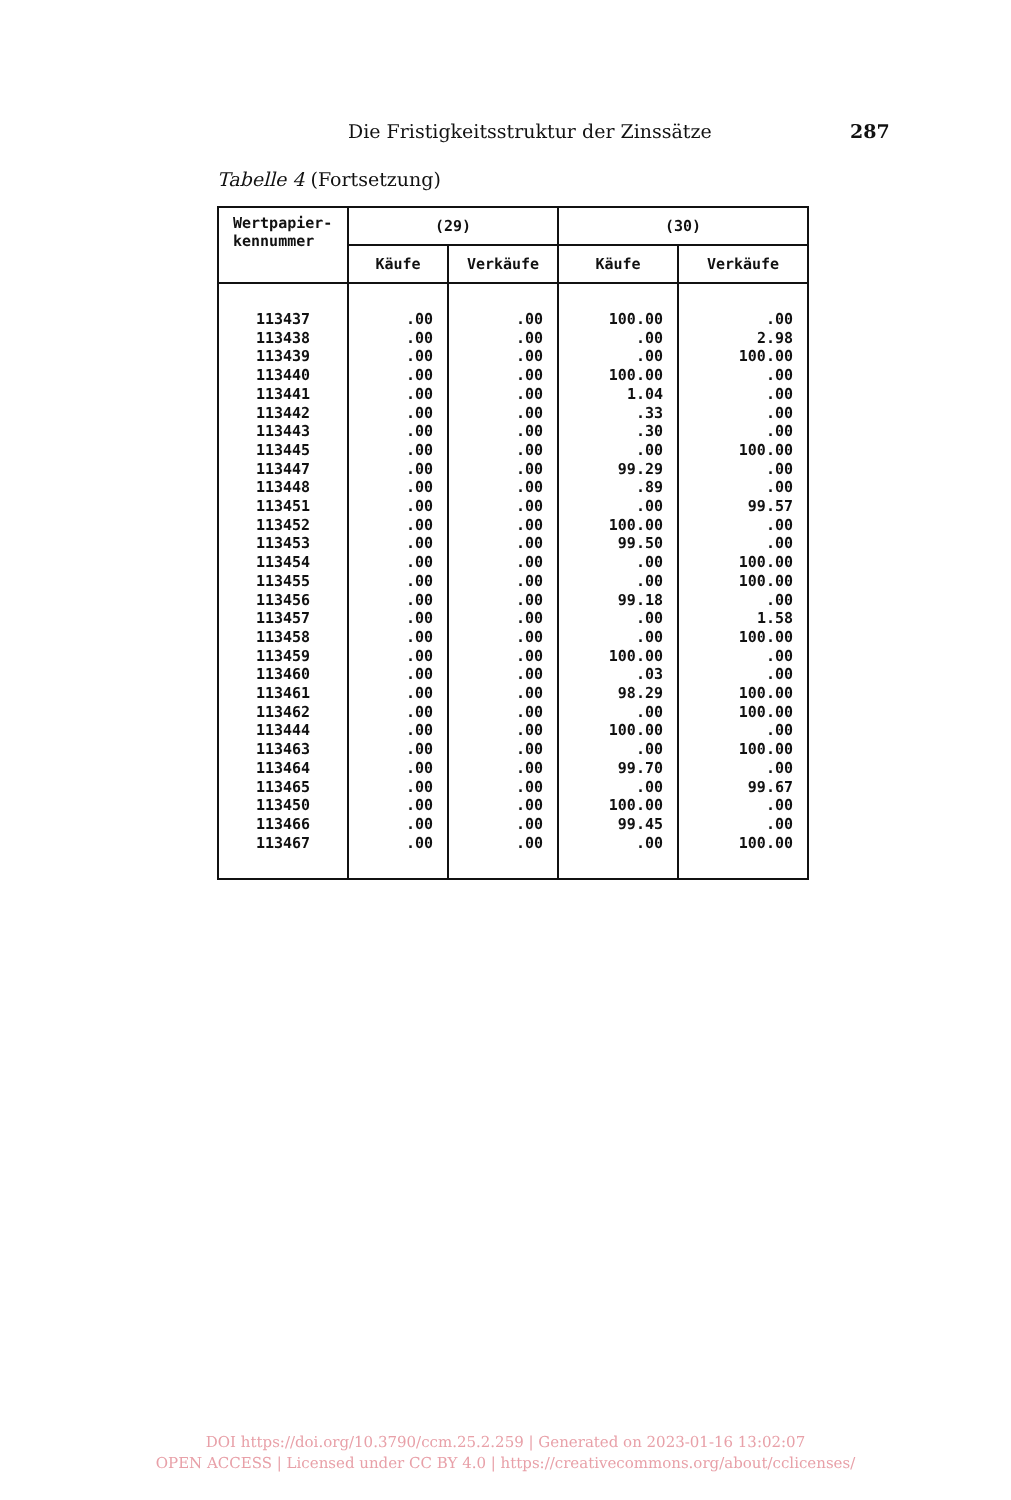Die Fristigkeitsstruktur der Zinssätze 287
Tabelle 4 (Fortsetzung)
| Wertpapier- kennummer | (29) | | (30) | |
| --- | --- | --- | --- | --- |
| | Käufe | Verkäufe | Käufe | Verkäufe |
| 113437 | .00 | .00 | 100.00 | .00 |
| 113438 | .00 | .00 | .00 | 2.98 |
| 113439 | .00 | .00 | .00 | 100.00 |
| 113440 | .00 | .00 | 100.00 | .00 |
| 113441 | .00 | .00 | 1.04 | .00 |
| 113442 | .00 | .00 | .33 | .00 |
| 113443 | .00 | .00 | .30 | .00 |
| 113445 | .00 | .00 | .00 | 100.00 |
| 113447 | .00 | .00 | 99.29 | .00 |
| 113448 | .00 | .00 | .89 | .00 |
| 113451 | .00 | .00 | .00 | 99.57 |
| 113452 | .00 | .00 | 100.00 | .00 |
| 113453 | .00 | .00 | 99.50 | .00 |
| 113454 | .00 | .00 | .00 | 100.00 |
| 113455 | .00 | .00 | .00 | 100.00 |
| 113456 | .00 | .00 | 99.18 | .00 |
| 113457 | .00 | .00 | .00 | 1.58 |
| 113458 | .00 | .00 | .00 | 100.00 |
| 113459 | .00 | .00 | 100.00 | .00 |
| 113460 | .00 | .00 | .03 | .00 |
| 113461 | .00 | .00 | 98.29 | 100.00 |
| 113462 | .00 | .00 | .00 | 100.00 |
| 113444 | .00 | .00 | 100.00 | .00 |
| 113463 | .00 | .00 | .00 | 100.00 |
| 113464 | .00 | .00 | 99.70 | .00 |
| 113465 | .00 | .00 | .00 | 99.67 |
| 113450 | .00 | .00 | 100.00 | .00 |
| 113466 | .00 | .00 | 99.45 | .00 |
| 113467 | .00 | .00 | .00 | 100.00 |
DOI https://doi.org/10.3790/ccm.25.2.259 | Generated on 2023-01-16 13:02:07
OPEN ACCESS | Licensed under CC BY 4.0 | https://creativecommons.org/about/cclicenses/